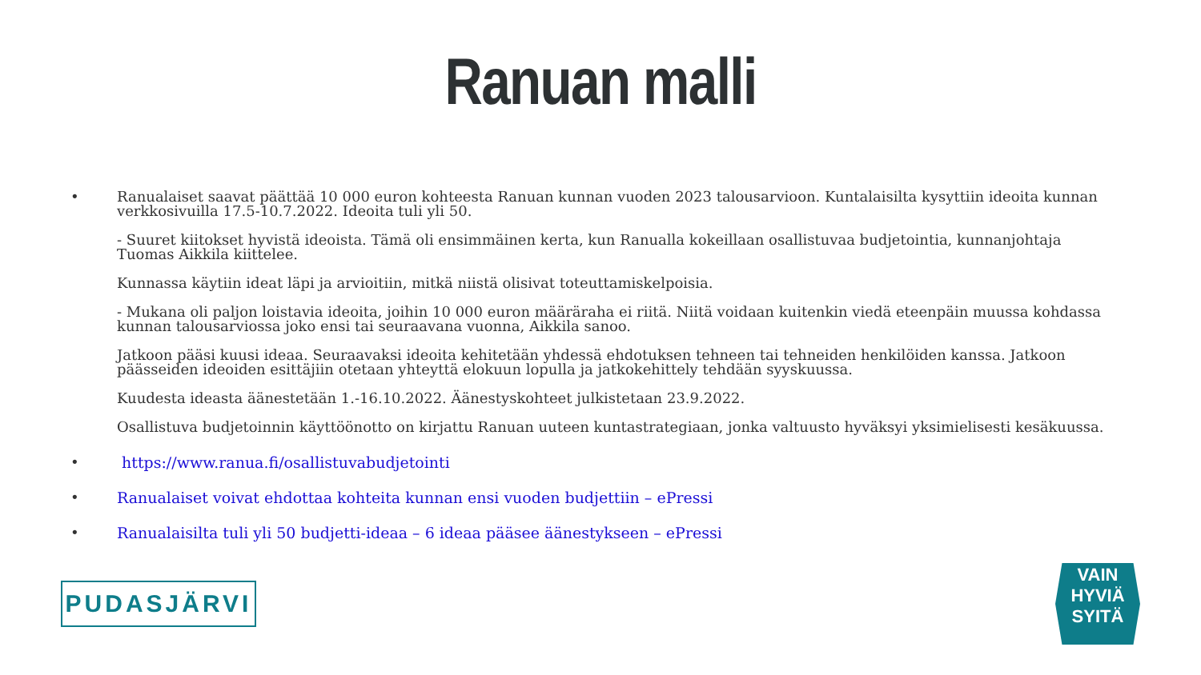Ranuan malli
• Ranualaiset saavat päättää 10 000 euron kohteesta Ranuan kunnan vuoden 2023 talousarvioon. Kuntalaisilta kysyttiin ideoita kunnan verkkosivuilla 17.5-10.7.2022. Ideoita tuli yli 50.
- Suuret kiitokset hyvistä ideoista. Tämä oli ensimmäinen kerta, kun Ranualla kokeillaan osallistuvaa budjetointia, kunnanjohtaja Tuomas Aikkila kiittelee.
Kunnassa käytiin ideat läpi ja arvioitiin, mitkä niistä olisivat toteuttamiskelpoisia.
- Mukana oli paljon loistavia ideoita, joihin 10 000 euron määräraha ei riitä. Niitä voidaan kuitenkin viedä eteenpäin muussa kohdassa kunnan talousarviossa joko ensi tai seuraavana vuonna, Aikkila sanoo.
Jatkoon pääsi kuusi ideaa. Seuraavaksi ideoita kehitetään yhdessä ehdotuksen tehneen tai tehneiden henkilöiden kanssa. Jatkoon päässeiden ideoiden esittäjiin otetaan yhteyttä elokuun lopulla ja jatkokehittely tehdään syyskuussa.
Kuudesta ideasta äänestetään 1.-16.10.2022. Äänestyskohteet julkistetaan 23.9.2022.
Osallistuva budjetoinnin käyttöönotto on kirjattu Ranuan uuteen kuntastrategiaan, jonka valtuusto hyväksyi yksimielisesti kesäkuussa.
• https://www.ranua.fi/osallistuvabudjetointi
• Ranualaiset voivat ehdottaa kohteita kunnan ensi vuoden budjettiin – ePressi
• Ranualaisilta tuli yli 50 budjetti-ideaa – 6 ideaa pääsee äänestykseen – ePressi
PUDASJÄRVI
VAIN
HYVIÄ
SYITÄ